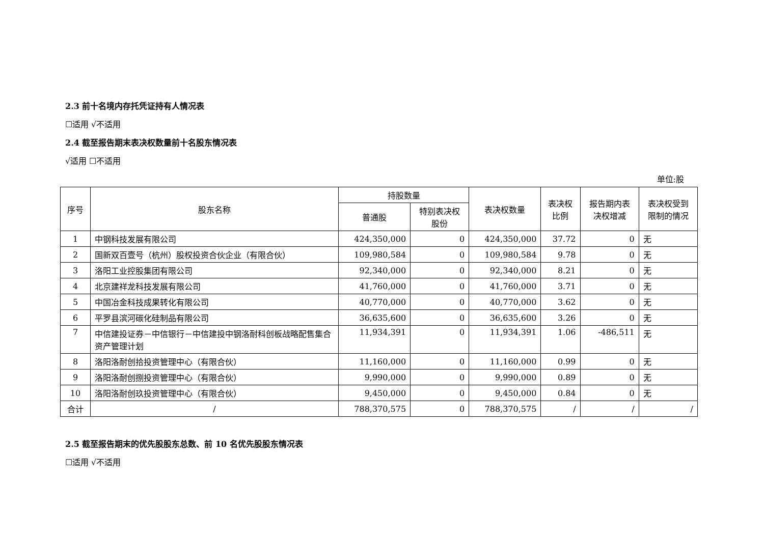2.3 前十名境内存托凭证持有人情况表
☐适用 √不适用
2.4 截至报告期末表决权数量前十名股东情况表
√适用 ☐不适用
单位:股
| 序号 | 股东名称 | 持股数量 | | 表决权数量 | 表决权 比例 | 报告期内表 决权增减 | 表决权受到 限制的情况 |
| --- | --- | --- | --- | --- | --- | --- | --- |
| | | 普通股 | 特别表决权 股份 | | | | |
| 1 | 中钢科技发展有限公司 | 424,350,000 | 0 | 424,350,000 | 37.72 | 0 | 无 |
| 2 | 国新双百壹号（杭州）股权投资合伙企业（有限合伙） | 109,980,584 | 0 | 109,980,584 | 9.78 | 0 | 无 |
| 3 | 洛阳工业控股集团有限公司 | 92,340,000 | 0 | 92,340,000 | 8.21 | 0 | 无 |
| 4 | 北京建祥龙科技发展有限公司 | 41,760,000 | 0 | 41,760,000 | 3.71 | 0 | 无 |
| 5 | 中国冶金科技成果转化有限公司 | 40,770,000 | 0 | 40,770,000 | 3.62 | 0 | 无 |
| 6 | 平罗县滨河碳化硅制品有限公司 | 36,635,600 | 0 | 36,635,600 | 3.26 | 0 | 无 |
| 7 | 中信建投证券－中信银行－中信建投中钢洛耐科创板战略配售集合资产管理计划 | 11,934,391 | 0 | 11,934,391 | 1.06 | -486,511 | 无 |
| 8 | 洛阳洛耐创拾投资管理中心（有限合伙） | 11,160,000 | 0 | 11,160,000 | 0.99 | 0 | 无 |
| 9 | 洛阳洛耐创捌投资管理中心（有限合伙） | 9,990,000 | 0 | 9,990,000 | 0.89 | 0 | 无 |
| 10 | 洛阳洛耐创玖投资管理中心（有限合伙） | 9,450,000 | 0 | 9,450,000 | 0.84 | 0 | 无 |
| 合计 | / | 788,370,575 | 0 | 788,370,575 | / | / | / |
2.5 截至报告期末的优先股股东总数、前 10 名优先股股东情况表
☐适用 √不适用